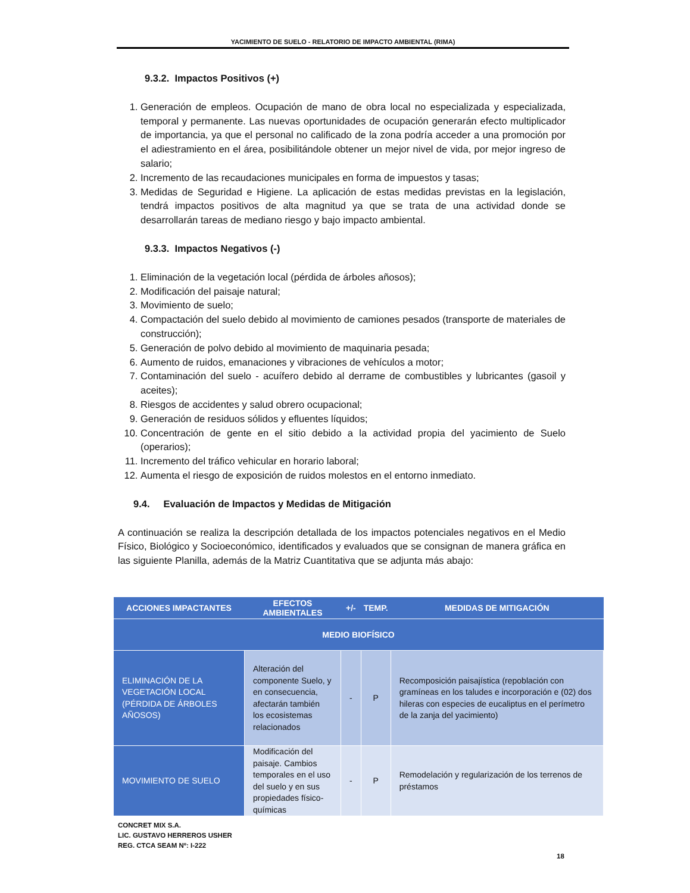YACIMIENTO DE SUELO - RELATORIO DE IMPACTO AMBIENTAL (RIMA)
9.3.2. Impactos Positivos (+)
1. Generación de empleos. Ocupación de mano de obra local no especializada y especializada, temporal y permanente. Las nuevas oportunidades de ocupación generarán efecto multiplicador de importancia, ya que el personal no calificado de la zona podría acceder a una promoción por el adiestramiento en el área, posibilitándole obtener un mejor nivel de vida, por mejor ingreso de salario;
2. Incremento de las recaudaciones municipales en forma de impuestos y tasas;
3. Medidas de Seguridad e Higiene. La aplicación de estas medidas previstas en la legislación, tendrá impactos positivos de alta magnitud ya que se trata de una actividad donde se desarrollarán tareas de mediano riesgo y bajo impacto ambiental.
9.3.3. Impactos Negativos (-)
1. Eliminación de la vegetación local (pérdida de árboles añosos);
2. Modificación del paisaje natural;
3. Movimiento de suelo;
4. Compactación del suelo debido al movimiento de camiones pesados (transporte de materiales de construcción);
5. Generación de polvo debido al movimiento de maquinaria pesada;
6. Aumento de ruidos, emanaciones y vibraciones de vehículos a motor;
7. Contaminación del suelo - acuífero debido al derrame de combustibles y lubricantes (gasoil y aceites);
8. Riesgos de accidentes y salud obrero ocupacional;
9. Generación de residuos sólidos y efluentes líquidos;
10. Concentración de gente en el sitio debido a la actividad propia del yacimiento de Suelo (operarios);
11. Incremento del tráfico vehicular en horario laboral;
12. Aumenta el riesgo de exposición de ruidos molestos en el entorno inmediato.
9.4. Evaluación de Impactos y Medidas de Mitigación
A continuación se realiza la descripción detallada de los impactos potenciales negativos en el Medio Físico, Biológico y Socioeconómico, identificados y evaluados que se consignan de manera gráfica en las siguiente Planilla, además de la Matriz Cuantitativa que se adjunta más abajo:
| ACCIONES IMPACTANTES | EFECTOS AMBIENTALES | +/- | TEMP. | MEDIDAS DE MITIGACIÓN |
| --- | --- | --- | --- | --- |
| MEDIO BIOFÍSICO | | | | |
| ELIMINACIÓN DE LA VEGETACIÓN LOCAL (PÉRDIDA DE ÁRBOLES AÑOSOS) | Alteración del componente Suelo, y en consecuencia, afectarán también los ecosistemas relacionados | - | P | Recomposición paisajística (repoblación con gramíneas en los taludes e incorporación e (02) dos hileras con especies de eucaliptus en el perímetro de la zanja del yacimiento) |
| MOVIMIENTO DE SUELO | Modificación del paisaje. Cambios temporales en el uso del suelo y en sus propiedades físico-químicas | - | P | Remodelación y regularización de los terrenos de préstamos |
CONCRET MIX S.A.
LIC. GUSTAVO HERREROS USHER
REG. CTCA SEAM Nº: I-222
18